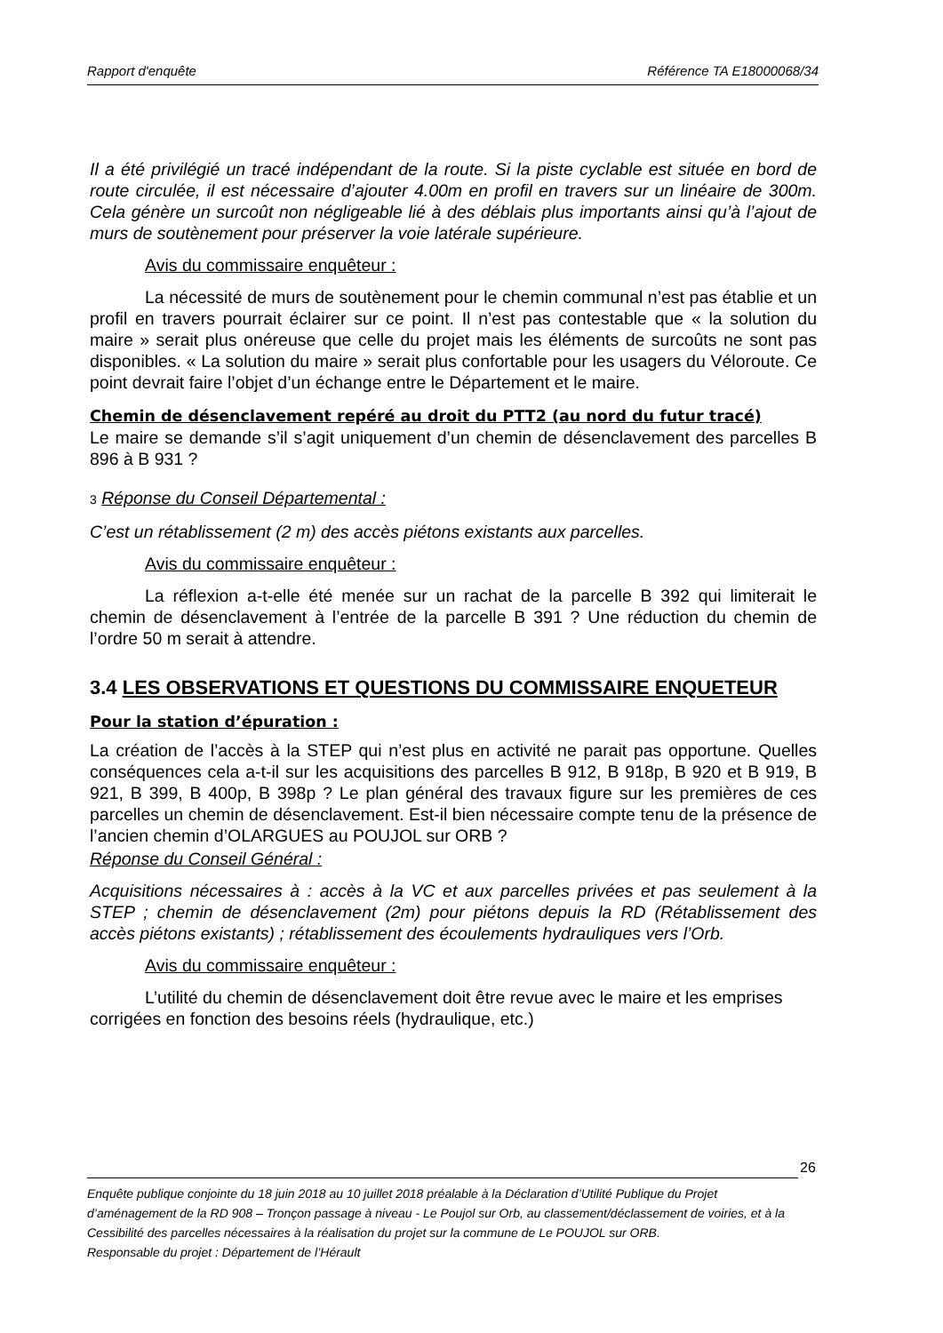Rapport d'enquête Référence TA E18000068/34
Il a été privilégié un tracé indépendant de la route. Si la piste cyclable est située en bord de route circulée, il est nécessaire d’ajouter 4.00m en profil en travers sur un linéaire de 300m. Cela génère un surcoût non négligeable lié à des déblais plus importants ainsi qu’à l’ajout de murs de soutènement pour préserver la voie latérale supérieure.
Avis du commissaire enquêteur :
La nécessité de murs de soutènement pour le chemin communal n’est pas établie et un profil en travers pourrait éclairer sur ce point. Il n’est pas contestable que « la solution du maire » serait plus onéreuse que celle du projet mais les éléments de surcoûts ne sont pas disponibles. « La solution du maire » serait plus confortable pour les usagers du Véloroute. Ce point devrait faire l’objet d’un échange entre le Département et le maire.
Chemin de désenclavement repéré au droit du PTT2 (au nord du futur tracé)
Le maire se demande s’il s’agit uniquement d’un chemin de désenclavement des parcelles B 896 à B 931 ?
3 Réponse du Conseil Départemental :
C’est un rétablissement (2 m) des accès piétons existants aux parcelles.
Avis du commissaire enquêteur :
La réflexion a-t-elle été menée sur un rachat de la parcelle B 392 qui limiterait le chemin de désenclavement à l’entrée de la parcelle B 391 ? Une réduction du chemin de l’ordre 50 m serait à attendre.
3.4 LES OBSERVATIONS ET QUESTIONS DU COMMISSAIRE ENQUETEUR
Pour la station d’épuration :
La création de l’accès à la STEP qui n’est plus en activité ne parait pas opportune. Quelles conséquences cela a-t-il sur les acquisitions des parcelles B 912, B 918p, B 920 et B 919, B 921, B 399, B 400p, B 398p ? Le plan général des travaux figure sur les premières de ces parcelles un chemin de désenclavement. Est-il bien nécessaire compte tenu de la présence de l’ancien chemin d’OLARGUES au POUJOL sur ORB ?
Réponse du Conseil Général :
Acquisitions nécessaires à : accès à la VC et aux parcelles privées et pas seulement à la STEP ; chemin de désenclavement (2m) pour piétons depuis la RD (Rétablissement des accès piétons existants) ; rétablissement des écoulements hydrauliques vers l’Orb.
Avis du commissaire enquêteur :
L’utilité du chemin de désenclavement doit être revue avec le maire et les emprises corrigées en fonction des besoins réels (hydraulique, etc.)
26
Enquête publique conjointe du 18 juin 2018 au 10 juillet 2018 préalable à la Déclaration d’Utilité Publique du Projet d’aménagement de la RD 908 – Tronçon passage à niveau - Le Poujol sur Orb, au classement/déclassement de voiries, et à la Cessibilité des parcelles nécessaires à la réalisation du projet sur la commune de Le POUJOL sur ORB.
Responsable du projet : Département de l’Hérault